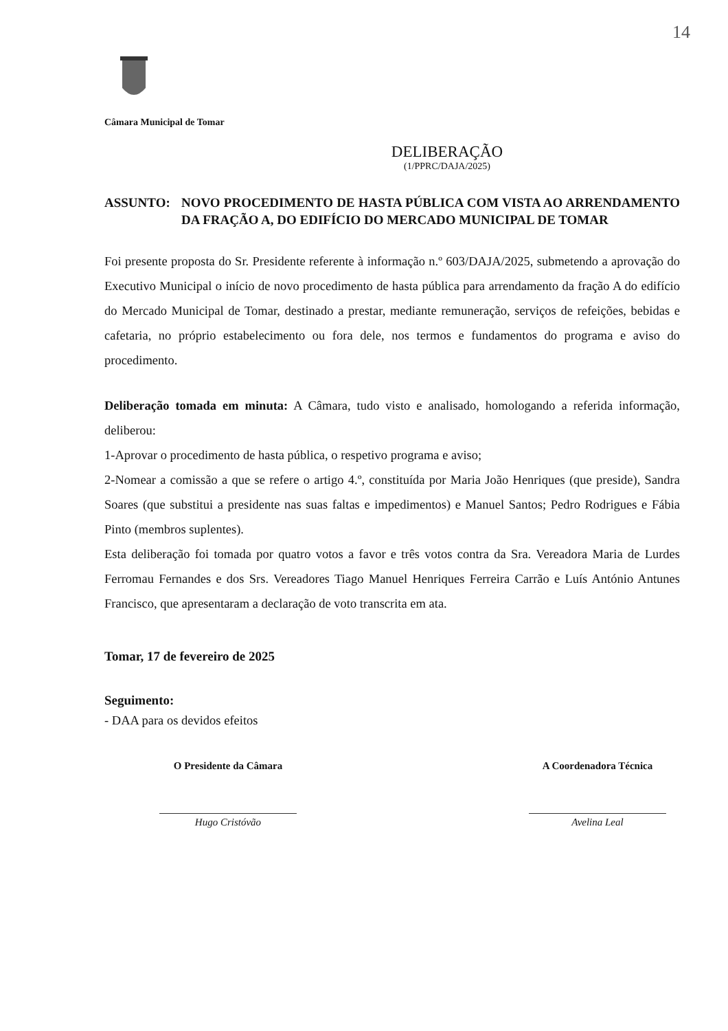14
Câmara Municipal de Tomar
DELIBERAÇÃO
(1/PPRC/DAJA/2025)
ASSUNTO: NOVO PROCEDIMENTO DE HASTA PÚBLICA COM VISTA AO ARRENDAMENTO DA FRAÇÃO A, DO EDIFÍCIO DO MERCADO MUNICIPAL DE TOMAR
Foi presente proposta do Sr. Presidente referente à informação n.º 603/DAJA/2025, submetendo a aprovação do Executivo Municipal o início de novo procedimento de hasta pública para arrendamento da fração A do edifício do Mercado Municipal de Tomar, destinado a prestar, mediante remuneração, serviços de refeições, bebidas e cafetaria, no próprio estabelecimento ou fora dele, nos termos e fundamentos do programa e aviso do procedimento.
Deliberação tomada em minuta: A Câmara, tudo visto e analisado, homologando a referida informação, deliberou:
1-Aprovar o procedimento de hasta pública, o respetivo programa e aviso;
2-Nomear a comissão a que se refere o artigo 4.º, constituída por Maria João Henriques (que preside), Sandra Soares (que substitui a presidente nas suas faltas e impedimentos) e Manuel Santos; Pedro Rodrigues e Fábia Pinto (membros suplentes).
Esta deliberação foi tomada por quatro votos a favor e três votos contra da Sra. Vereadora Maria de Lurdes Ferromau Fernandes e dos Srs. Vereadores Tiago Manuel Henriques Ferreira Carrão e Luís António Antunes Francisco, que apresentaram a declaração de voto transcrita em ata.
Tomar, 17 de fevereiro de 2025
Seguimento:
- DAA para os devidos efeitos
O Presidente da Câmara
Hugo Cristóvão
A Coordenadora Técnica
Avelina Leal